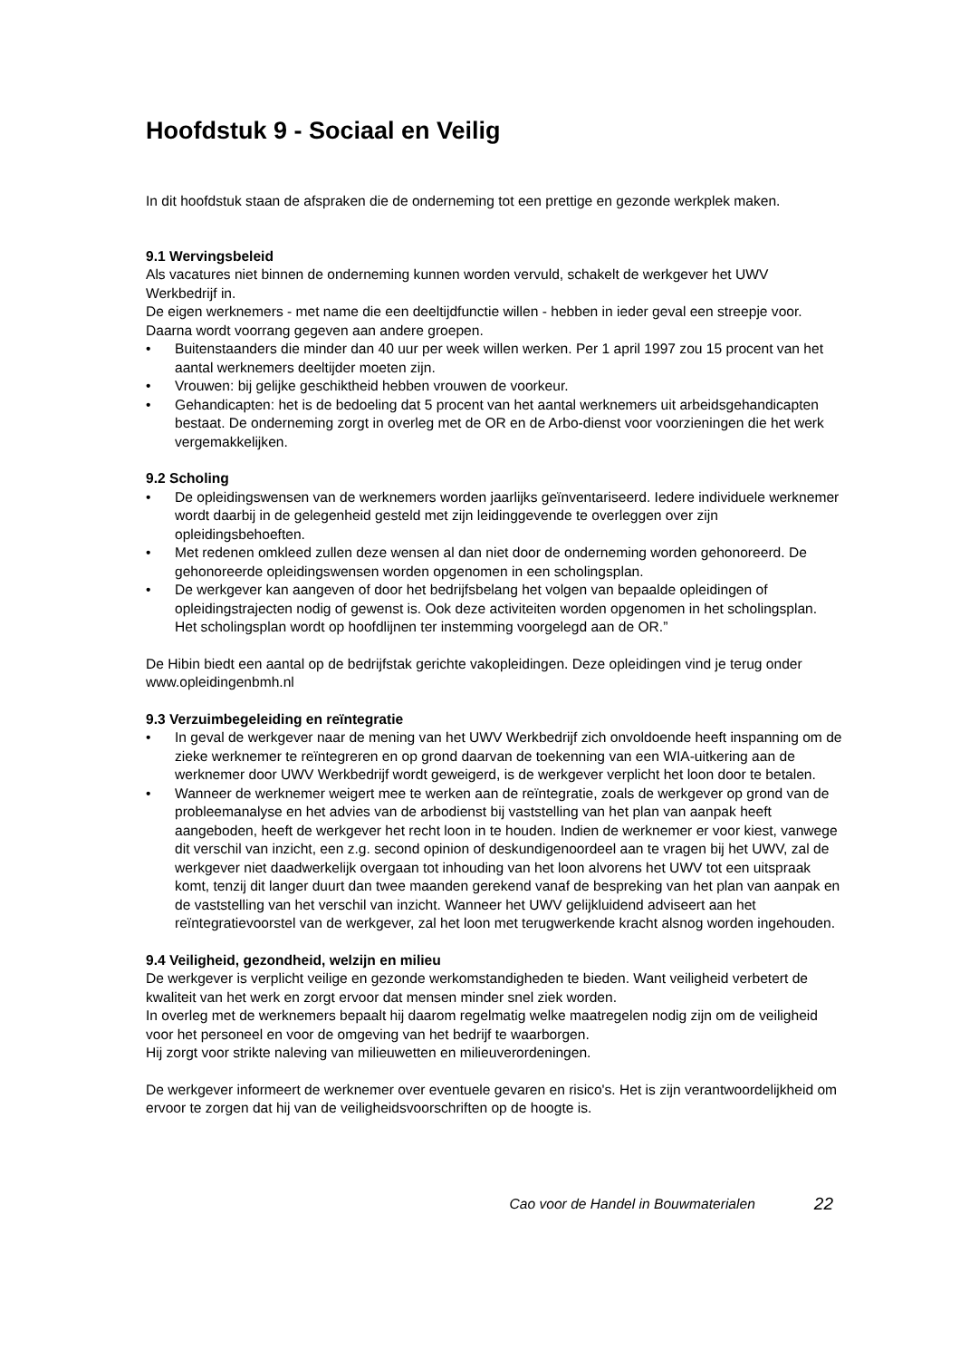Hoofdstuk 9 - Sociaal en Veilig
In dit hoofdstuk staan de afspraken die de onderneming tot een prettige en gezonde werkplek maken.
9.1 Wervingsbeleid
Als vacatures niet binnen de onderneming kunnen worden vervuld, schakelt de werkgever het UWV Werkbedrijf in.
De eigen werknemers - met name die een deeltijdfunctie willen - hebben in ieder geval een streepje voor. Daarna wordt voorrang gegeven aan andere groepen.
• Buitenstaanders die minder dan 40 uur per week willen werken. Per 1 april 1997 zou 15 procent van het aantal werknemers deeltijder moeten zijn.
• Vrouwen: bij gelijke geschiktheid hebben vrouwen de voorkeur.
• Gehandicapten: het is de bedoeling dat 5 procent van het aantal werknemers uit arbeidsgehandicapten bestaat. De onderneming zorgt in overleg met de OR en de Arbo-dienst voor voorzieningen die het werk vergemakkelijken.
9.2 Scholing
• De opleidingswensen van de werknemers worden jaarlijks geïnventariseerd. Iedere individuele werknemer wordt daarbij in de gelegenheid gesteld met zijn leidinggevende te overleggen over zijn opleidingsbehoeften.
• Met redenen omkleed zullen deze wensen al dan niet door de onderneming worden gehonoreerd. De gehonoreerde opleidingswensen worden opgenomen in een scholingsplan.
• De werkgever kan aangeven of door het bedrijfsbelang het volgen van bepaalde opleidingen of opleidingstrajecten nodig of gewenst is. Ook deze activiteiten worden opgenomen in het scholingsplan. Het scholingsplan wordt op hoofdlijnen ter instemming voorgelegd aan de OR.”
De Hibin biedt een aantal op de bedrijfstak gerichte vakopleidingen. Deze opleidingen vind je terug onder www.opleidingenbmh.nl
9.3 Verzuimbegeleiding en reïntegratie
• In geval de werkgever naar de mening van het UWV Werkbedrijf zich onvoldoende heeft inspanning om de zieke werknemer te reïntegreren en op grond daarvan de toekenning van een WIA-uitkering aan de werknemer door UWV Werkbedrijf wordt geweigerd, is de werkgever verplicht het loon door te betalen.
• Wanneer de werknemer weigert mee te werken aan de reïntegratie, zoals de werkgever op grond van de probleemanalyse en het advies van de arbodienst bij vaststelling van het plan van aanpak heeft aangeboden, heeft de werkgever het recht loon in te houden. Indien de werknemer er voor kiest, vanwege dit verschil van inzicht, een z.g. second opinion of deskundigenoordeel aan te vragen bij het UWV, zal de werkgever niet daadwerkelijk overgaan tot inhouding van het loon alvorens het UWV tot een uitspraak komt, tenzij dit langer duurt dan twee maanden gerekend vanaf de bespreking van het plan van aanpak en de vaststelling van het verschil van inzicht. Wanneer het UWV gelijkluidend adviseert aan het reïntegratievoorstel van de werkgever, zal het loon met terugwerkende kracht alsnog worden ingehouden.
9.4 Veiligheid, gezondheid, welzijn en milieu
De werkgever is verplicht veilige en gezonde werkomstandigheden te bieden. Want veiligheid verbetert de kwaliteit van het werk en zorgt ervoor dat mensen minder snel ziek worden.
In overleg met de werknemers bepaalt hij daarom regelmatig welke maatregelen nodig zijn om de veiligheid voor het personeel en voor de omgeving van het bedrijf te waarborgen.
Hij zorgt voor strikte naleving van milieuwetten en milieuverordeningen.
De werkgever informeert de werknemer over eventuele gevaren en risico's. Het is zijn verantwoordelijkheid om ervoor te zorgen dat hij van de veiligheidsvoorschriften op de hoogte is.
Cao voor de Handel in Bouwmaterialen 22